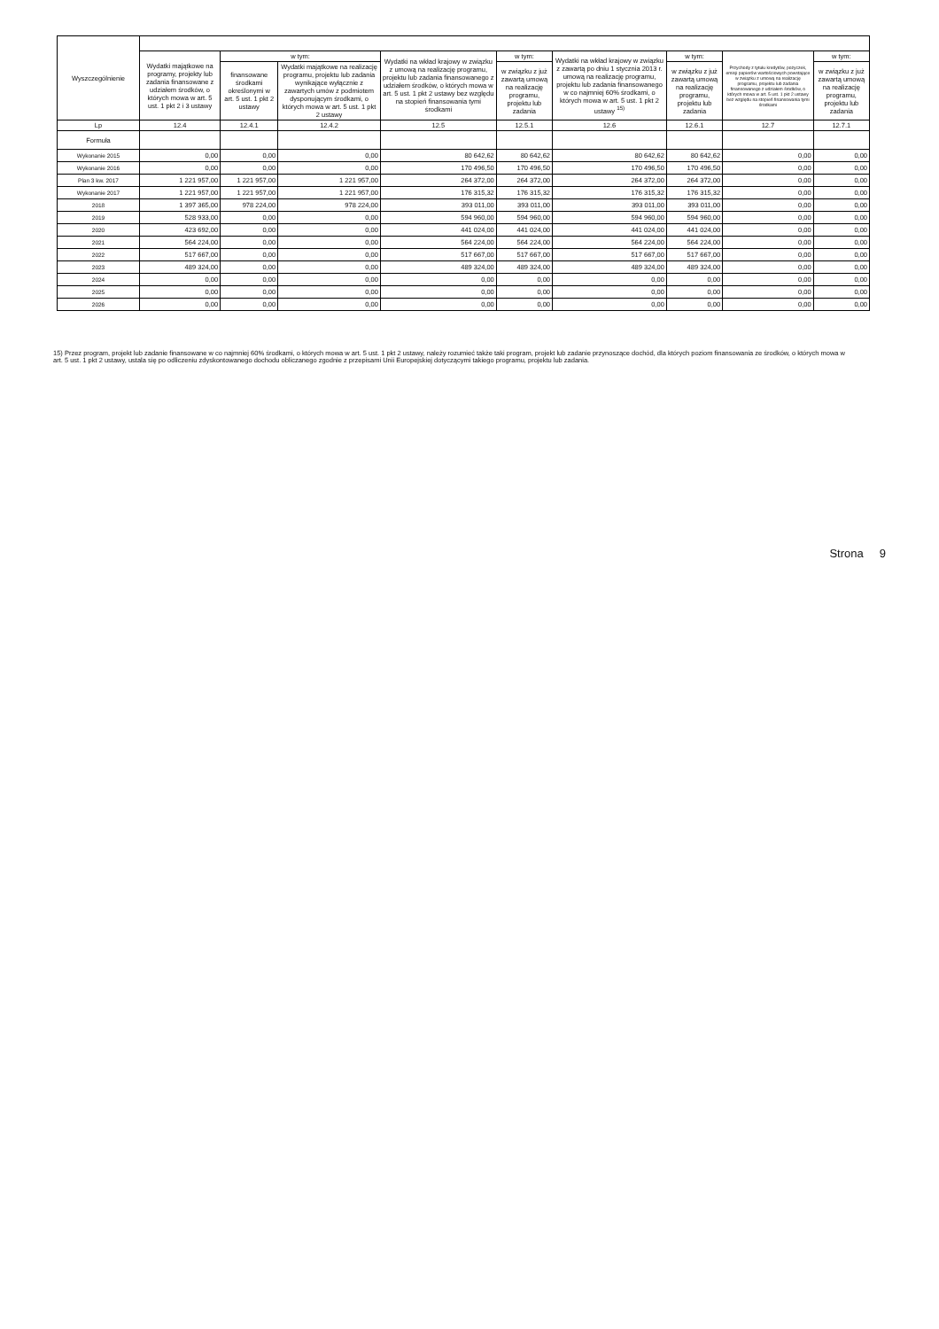| Wyszczególnienie | | | | | | | | | |
| --- | --- | --- | --- | --- | --- | --- | --- | --- | --- |
| | Wydatki majątkowe na programy, projekty lub zadania finansowane z udziałem środków, o których mowa w art. 5 ust. 1 pkt 2 i 3 ustawy | w tym: | | Wydatki na wkład krajowy w związku z umową na realizację programu, projektu lub zadania finansowanego z udziałem środków, o których mowa w art. 5 ust. 1 pkt 2 ustawy bez względu na stopień finansowania tymi środkami | w tym: | Wydatki na wkład krajowy w związku z zawartą po dniu 1 stycznia 2013 r. umową na realizację programu, projektu lub zadania finansowanego w co najmniej 60% środkami, o których mowa w art. 5 ust. 1 pkt 2 ustawy <sup>15)</sup> | w tym: | Przychody z tytułu kredytów, pożyczek, emisji papierów wartościowych powstające w związku z umową na realizację programu, projektu lub zadania finansowanego z udziałem środków, o których mowa w art. 5 ust. 1 pkt 2 ustawy bez względu na stopień finansowania tymi środkami | w tym: |
| | | finansowane środkami określonymi w art. 5 ust. 1 pkt 2 ustawy | Wydatki majątkowe na realizację programu, projektu lub zadania wynikające wyłącznie z zawartych umów z podmiotem dysponującym środkami, o których mowa w art. 5 ust. 1 pkt 2 ustawy | | w związku z już zawartą umową na realizację programu, projektu lub zadania | | w związku z już zawartą umową na realizację programu, projektu lub zadania | | w związku z już zawartą umową na realizację programu, projektu lub zadania |
| Lp | 12.4 | 12.4.1 | 12.4.2 | 12.5 | 12.5.1 | 12.6 | 12.6.1 | 12.7 | 12.7.1 |
| Formuła | | | | | | | | | |
| Wykonanie 2015 | 0,00 | 0,00 | 0,00 | 80 642,62 | 80 642,62 | 80 642,62 | 80 642,62 | 0,00 | 0,00 |
| Wykonanie 2016 | 0,00 | 0,00 | 0,00 | 170 496,50 | 170 496,50 | 170 496,50 | 170 496,50 | 0,00 | 0,00 |
| Plan 3 kw. 2017 | 1 221 957,00 | 1 221 957,00 | 1 221 957,00 | 264 372,00 | 264 372,00 | 264 372,00 | 264 372,00 | 0,00 | 0,00 |
| Wykonanie 2017 | 1 221 957,00 | 1 221 957,00 | 1 221 957,00 | 176 315,32 | 176 315,32 | 176 315,32 | 176 315,32 | 0,00 | 0,00 |
| 2018 | 1 397 365,00 | 978 224,00 | 978 224,00 | 393 011,00 | 393 011,00 | 393 011,00 | 393 011,00 | 0,00 | 0,00 |
| 2019 | 528 933,00 | 0,00 | 0,00 | 594 960,00 | 594 960,00 | 594 960,00 | 594 960,00 | 0,00 | 0,00 |
| 2020 | 423 692,00 | 0,00 | 0,00 | 441 024,00 | 441 024,00 | 441 024,00 | 441 024,00 | 0,00 | 0,00 |
| 2021 | 564 224,00 | 0,00 | 0,00 | 564 224,00 | 564 224,00 | 564 224,00 | 564 224,00 | 0,00 | 0,00 |
| 2022 | 517 667,00 | 0,00 | 0,00 | 517 667,00 | 517 667,00 | 517 667,00 | 517 667,00 | 0,00 | 0,00 |
| 2023 | 489 324,00 | 0,00 | 0,00 | 489 324,00 | 489 324,00 | 489 324,00 | 489 324,00 | 0,00 | 0,00 |
| 2024 | 0,00 | 0,00 | 0,00 | 0,00 | 0,00 | 0,00 | 0,00 | 0,00 | 0,00 |
| 2025 | 0,00 | 0,00 | 0,00 | 0,00 | 0,00 | 0,00 | 0,00 | 0,00 | 0,00 |
| 2026 | 0,00 | 0,00 | 0,00 | 0,00 | 0,00 | 0,00 | 0,00 | 0,00 | 0,00 |
15) Przez program, projekt lub zadanie finansowane w co najmniej 60% środkami, o których mowa w art. 5 ust. 1 pkt 2 ustawy, należy rozumieć także taki program, projekt lub zadanie przynoszące dochód, dla których poziom finansowania ze środków, o których mowa w art. 5 ust. 1 pkt 2 ustawy, ustala się po odliczeniu zdyskontowanego dochodu obliczanego zgodnie z przepisami Unii Europejskiej dotyczącymi takiego programu, projektu lub zadania.
Strona 9